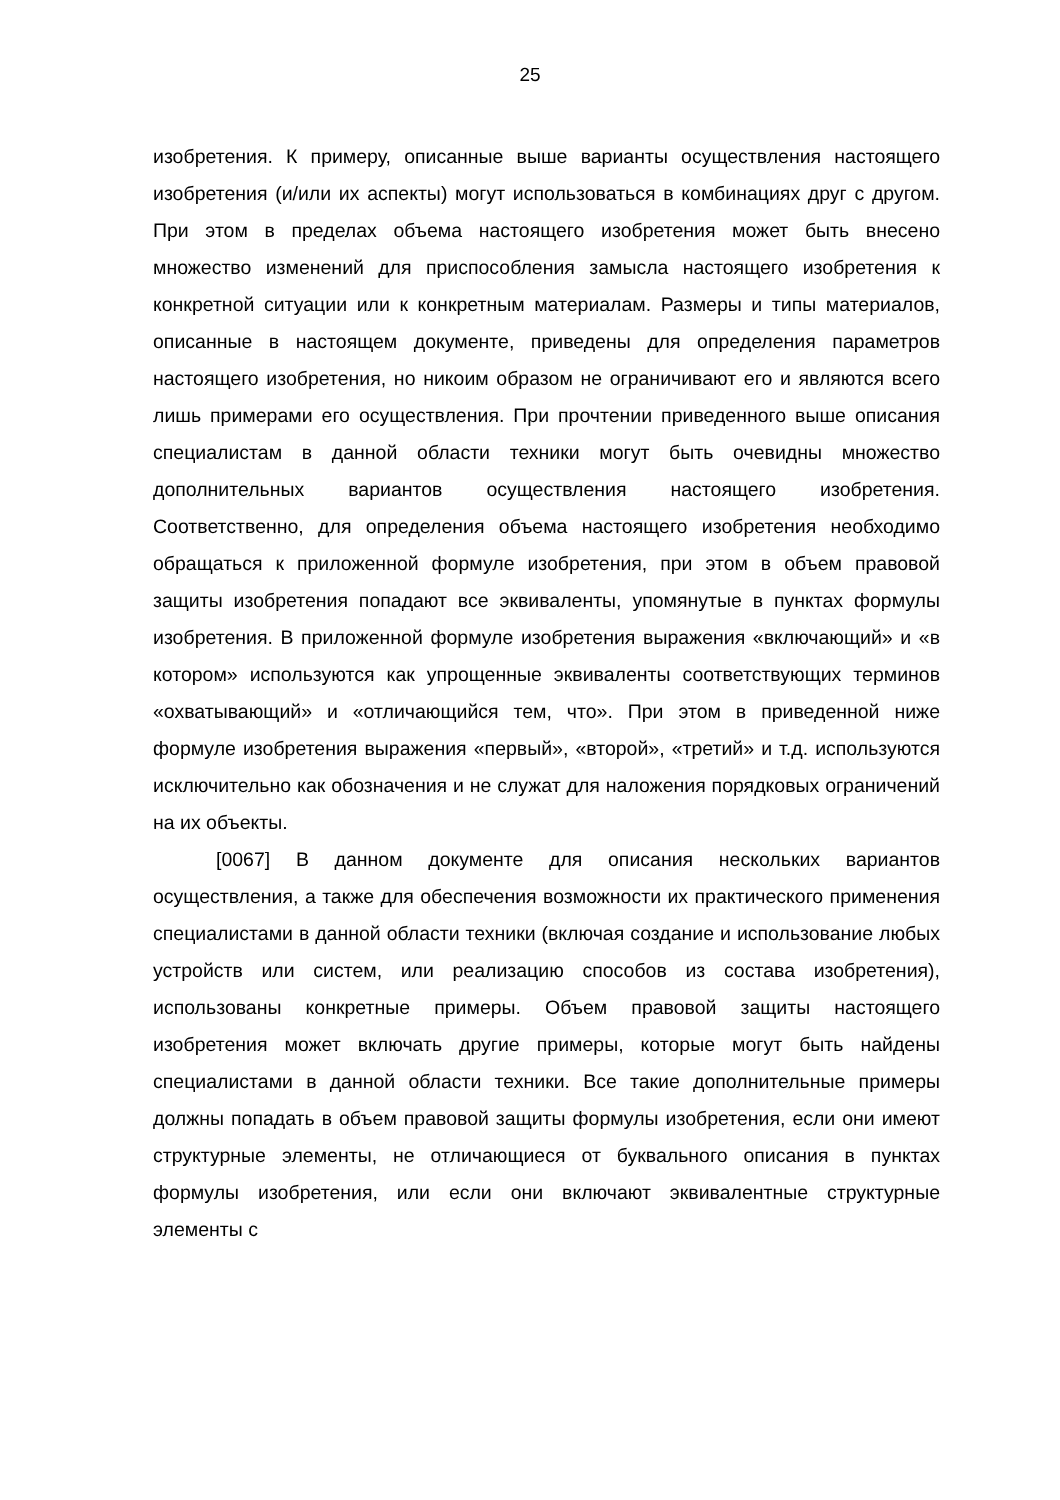25
изобретения. К примеру, описанные выше варианты осуществления настоящего изобретения (и/или их аспекты) могут использоваться в комбинациях друг с другом. При этом в пределах объема настоящего изобретения может быть внесено множество изменений для приспособления замысла настоящего изобретения к конкретной ситуации или к конкретным материалам. Размеры и типы материалов, описанные в настоящем документе, приведены для определения параметров настоящего изобретения, но никоим образом не ограничивают его и являются всего лишь примерами его осуществления. При прочтении приведенного выше описания специалистам в данной области техники могут быть очевидны множество дополнительных вариантов осуществления настоящего изобретения. Соответственно, для определения объема настоящего изобретения необходимо обращаться к приложенной формуле изобретения, при этом в объем правовой защиты изобретения попадают все эквиваленты, упомянутые в пунктах формулы изобретения. В приложенной формуле изобретения выражения «включающий» и «в котором» используются как упрощенные эквиваленты соответствующих терминов «охватывающий» и «отличающийся тем, что». При этом в приведенной ниже формуле изобретения выражения «первый», «второй», «третий» и т.д. используются исключительно как обозначения и не служат для наложения порядковых ограничений на их объекты.
[0067] В данном документе для описания нескольких вариантов осуществления, а также для обеспечения возможности их практического применения специалистами в данной области техники (включая создание и использование любых устройств или систем, или реализацию способов из состава изобретения), использованы конкретные примеры. Объем правовой защиты настоящего изобретения может включать другие примеры, которые могут быть найдены специалистами в данной области техники. Все такие дополнительные примеры должны попадать в объем правовой защиты формулы изобретения, если они имеют структурные элементы, не отличающиеся от буквального описания в пунктах формулы изобретения, или если они включают эквивалентные структурные элементы с